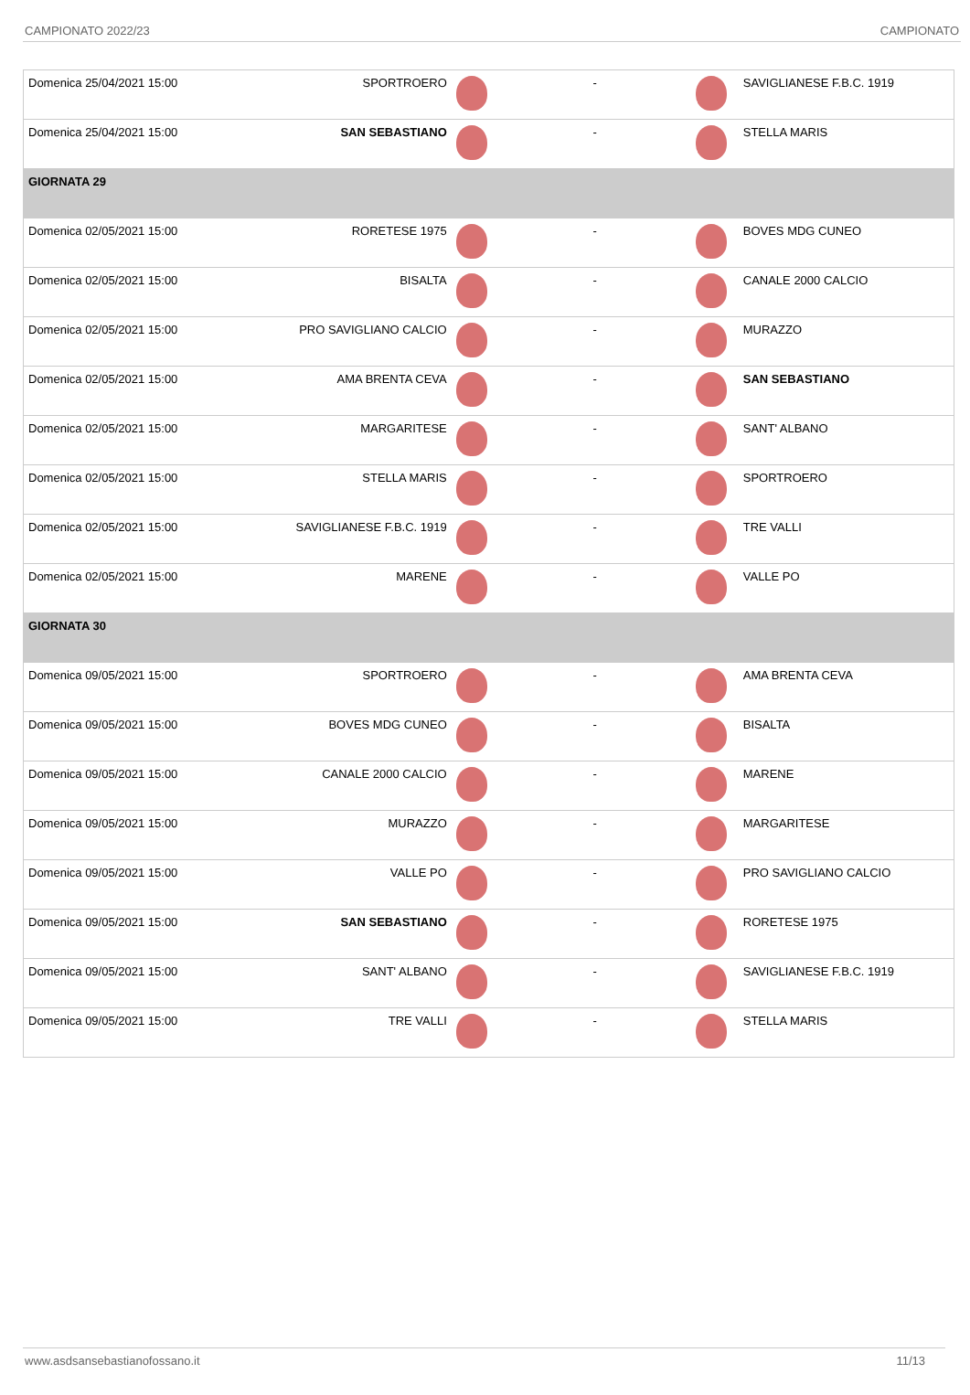CAMPIONATO 2022/23 CAMPIONATO
| Domenica 25/04/2021 15:00 | SPORTROERO | | - | | SAVIGLIANESE F.B.C. 1919 |
| Domenica 25/04/2021 15:00 | SAN SEBASTIANO | | - | | STELLA MARIS |
| GIORNATA 29 | | | | | |
| Domenica 02/05/2021 15:00 | RORETESE 1975 | | - | | BOVES MDG CUNEO |
| Domenica 02/05/2021 15:00 | BISALTA | | - | | CANALE 2000 CALCIO |
| Domenica 02/05/2021 15:00 | PRO SAVIGLIANO CALCIO | | - | | MURAZZO |
| Domenica 02/05/2021 15:00 | AMA BRENTA CEVA | | - | | SAN SEBASTIANO |
| Domenica 02/05/2021 15:00 | MARGARITESE | | - | | SANT' ALBANO |
| Domenica 02/05/2021 15:00 | STELLA MARIS | | - | | SPORTROERO |
| Domenica 02/05/2021 15:00 | SAVIGLIANESE F.B.C. 1919 | | - | | TRE VALLI |
| Domenica 02/05/2021 15:00 | MARENE | | - | | VALLE PO |
| GIORNATA 30 | | | | | |
| Domenica 09/05/2021 15:00 | SPORTROERO | | - | | AMA BRENTA CEVA |
| Domenica 09/05/2021 15:00 | BOVES MDG CUNEO | | - | | BISALTA |
| Domenica 09/05/2021 15:00 | CANALE 2000 CALCIO | | - | | MARENE |
| Domenica 09/05/2021 15:00 | MURAZZO | | - | | MARGARITESE |
| Domenica 09/05/2021 15:00 | VALLE PO | | - | | PRO SAVIGLIANO CALCIO |
| Domenica 09/05/2021 15:00 | SAN SEBASTIANO | | - | | RORETESE 1975 |
| Domenica 09/05/2021 15:00 | SANT' ALBANO | | - | | SAVIGLIANESE F.B.C. 1919 |
| Domenica 09/05/2021 15:00 | TRE VALLI | | - | | STELLA MARIS |
www.asdsansebastianofossano.it 11/13